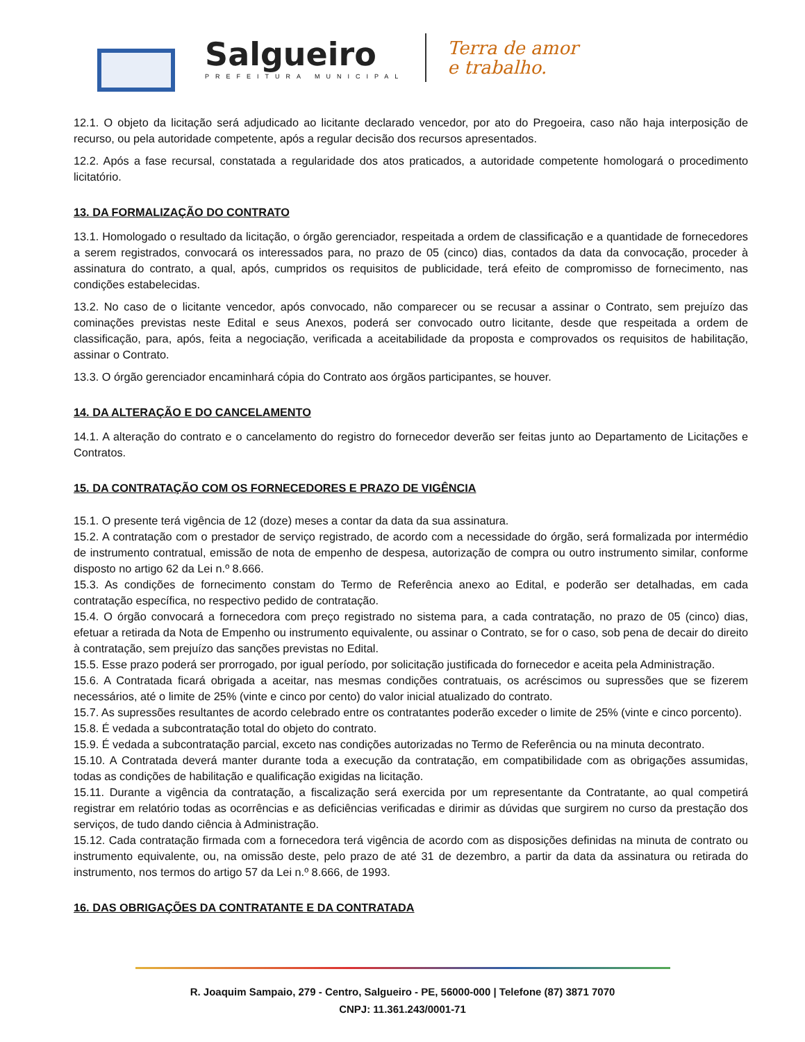Salgueiro
PREFEITURA MUNICIPAL
Terra de amor
e trabalho.
12.1. O objeto da licitação será adjudicado ao licitante declarado vencedor, por ato do Pregoeira, caso não haja interposição de recurso, ou pela autoridade competente, após a regular decisão dos recursos apresentados.
12.2. Após a fase recursal, constatada a regularidade dos atos praticados, a autoridade competente homologará o procedimento licitatório.
13. DA FORMALIZAÇÃO DO CONTRATO
13.1. Homologado o resultado da licitação, o órgão gerenciador, respeitada a ordem de classificação e a quantidade de fornecedores a serem registrados, convocará os interessados para, no prazo de 05 (cinco) dias, contados da data da convocação, proceder à assinatura do contrato, a qual, após, cumpridos os requisitos de publicidade, terá efeito de compromisso de fornecimento, nas condições estabelecidas.
13.2. No caso de o licitante vencedor, após convocado, não comparecer ou se recusar a assinar o Contrato, sem prejuízo das cominações previstas neste Edital e seus Anexos, poderá ser convocado outro licitante, desde que respeitada a ordem de classificação, para, após, feita a negociação, verificada a aceitabilidade da proposta e comprovados os requisitos de habilitação, assinar o Contrato.
13.3. O órgão gerenciador encaminhará cópia do Contrato aos órgãos participantes, se houver.
14. DA ALTERAÇÃO E DO CANCELAMENTO
14.1. A alteração do contrato e o cancelamento do registro do fornecedor deverão ser feitas junto ao Departamento de Licitações e Contratos.
15. DA CONTRATAÇÃO COM OS FORNECEDORES E PRAZO DE VIGÊNCIA
15.1. O presente terá vigência de 12 (doze) meses a contar da data da sua assinatura.
15.2. A contratação com o prestador de serviço registrado, de acordo com a necessidade do órgão, será formalizada por intermédio de instrumento contratual, emissão de nota de empenho de despesa, autorização de compra ou outro instrumento similar, conforme disposto no artigo 62 da Lei n.º 8.666.
15.3. As condições de fornecimento constam do Termo de Referência anexo ao Edital, e poderão ser detalhadas, em cada contratação específica, no respectivo pedido de contratação.
15.4. O órgão convocará a fornecedora com preço registrado no sistema para, a cada contratação, no prazo de 05 (cinco) dias, efetuar a retirada da Nota de Empenho ou instrumento equivalente, ou assinar o Contrato, se for o caso, sob pena de decair do direito à contratação, sem prejuízo das sanções previstas no Edital.
15.5. Esse prazo poderá ser prorrogado, por igual período, por solicitação justificada do fornecedor e aceita pela Administração.
15.6. A Contratada ficará obrigada a aceitar, nas mesmas condições contratuais, os acréscimos ou supressões que se fizerem necessários, até o limite de 25% (vinte e cinco por cento) do valor inicial atualizado do contrato.
15.7. As supressões resultantes de acordo celebrado entre os contratantes poderão exceder o limite de 25% (vinte e cinco porcento).
15.8. É vedada a subcontratação total do objeto do contrato.
15.9. É vedada a subcontratação parcial, exceto nas condições autorizadas no Termo de Referência ou na minuta decontrato.
15.10. A Contratada deverá manter durante toda a execução da contratação, em compatibilidade com as obrigações assumidas, todas as condições de habilitação e qualificação exigidas na licitação.
15.11. Durante a vigência da contratação, a fiscalização será exercida por um representante da Contratante, ao qual competirá registrar em relatório todas as ocorrências e as deficiências verificadas e dirimir as dúvidas que surgirem no curso da prestação dos serviços, de tudo dando ciência à Administração.
15.12. Cada contratação firmada com a fornecedora terá vigência de acordo com as disposições definidas na minuta de contrato ou instrumento equivalente, ou, na omissão deste, pelo prazo de até 31 de dezembro, a partir da data da assinatura ou retirada do instrumento, nos termos do artigo 57 da Lei n.º 8.666, de 1993.
16. DAS OBRIGAÇÕES DA CONTRATANTE E DA CONTRATADA
R. Joaquim Sampaio, 279 - Centro, Salgueiro - PE, 56000-000 | Telefone (87) 3871 7070
CNPJ: 11.361.243/0001-71